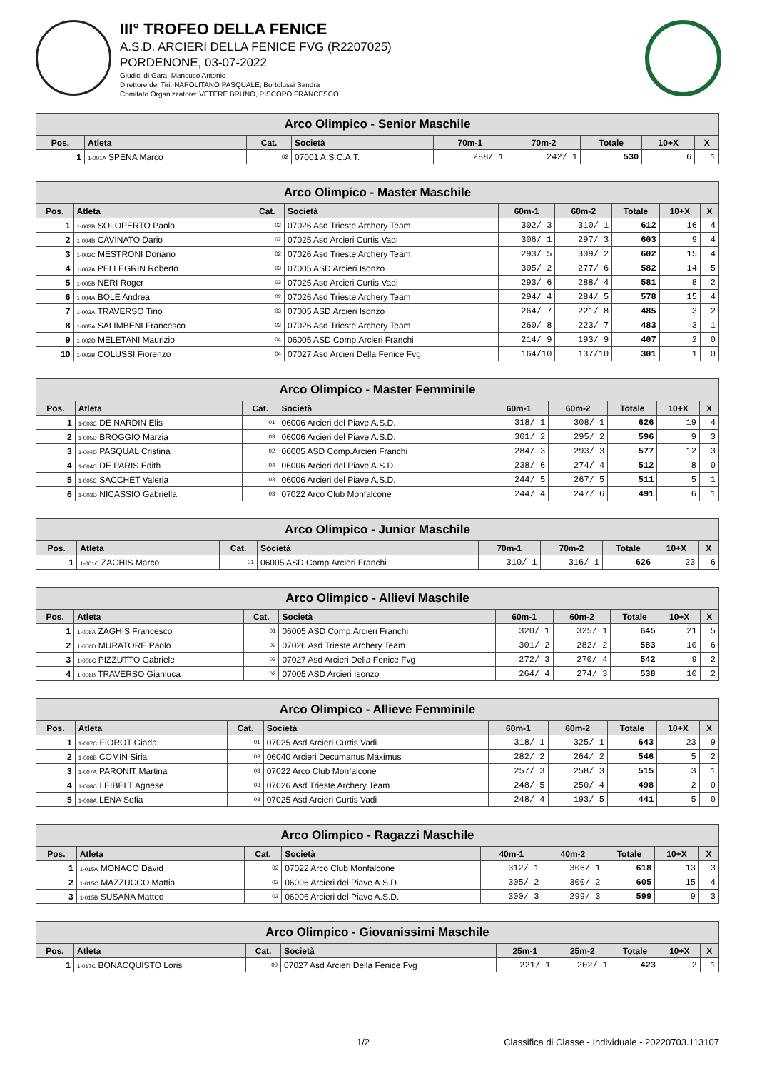III° TROFEO DELLA FENICE
A.S.D. ARCIERI DELLA FENICE FVG (R2207025)
PORDENONE, 03-07-2022
Giudici di Gara: Mancuso Antonio
Direttore dei Tiri: NAPOLITANO PASQUALE, Bortolussi Sandra
Comitato Organizzatore: VETERE BRUNO, PISCOPO FRANCESCO
| Arco Olimpico - Senior Maschile | | | | | | | | |
| --- | --- | --- | --- | --- | --- | --- | --- | --- |
| Pos. | Atleta | Cat. | Società | 70m-1 | 70m-2 | Totale | 10+X | X |
| 1 | 1-001A SPENA Marco | 02 | 07001 A.S.C.A.T. | 288/ 1 | 242/ 1 | 530 | 6 | 1 |
| Arco Olimpico - Master Maschile | | | | | | | | |
| --- | --- | --- | --- | --- | --- | --- | --- | --- |
| Pos. | Atleta | Cat. | Società | 60m-1 | 60m-2 | Totale | 10+X | X |
| 1 | 1-003B SOLOPERTO Paolo | 02 | 07026 Asd Trieste Archery Team | 302/ 3 | 310/ 1 | 612 | 16 | 4 |
| 2 | 1-004B CAVINATO Dario | 02 | 07025 Asd Arcieri Curtis Vadi | 306/ 1 | 297/ 3 | 603 | 9 | 4 |
| 3 | 1-002C MESTRONI Doriano | 02 | 07026 Asd Trieste Archery Team | 293/ 5 | 309/ 2 | 602 | 15 | 4 |
| 4 | 1-002A PELLEGRIN Roberto | 03 | 07005 ASD Arcieri Isonzo | 305/ 2 | 277/ 6 | 582 | 14 | 5 |
| 5 | 1-005B NERI Roger | 03 | 07025 Asd Arcieri Curtis Vadi | 293/ 6 | 288/ 4 | 581 | 8 | 2 |
| 6 | 1-004A BOLE Andrea | 02 | 07026 Asd Trieste Archery Team | 294/ 4 | 284/ 5 | 578 | 15 | 4 |
| 7 | 1-003A TRAVERSO Tino | 03 | 07005 ASD Arcieri Isonzo | 264/ 7 | 221/ 8 | 485 | 3 | 2 |
| 8 | 1-005A SALIMBENI Francesco | 03 | 07026 Asd Trieste Archery Team | 260/ 8 | 223/ 7 | 483 | 3 | 1 |
| 9 | 1-002D MELETANI Maurizio | 04 | 06005 ASD Comp.Arcieri Franchi | 214/ 9 | 193/ 9 | 407 | 2 | 0 |
| 10 | 1-002B COLUSSI Fiorenzo | 04 | 07027 Asd Arcieri Della Fenice Fvg | 164/10 | 137/10 | 301 | 1 | 0 |
| Arco Olimpico - Master Femminile | | | | | | | | |
| --- | --- | --- | --- | --- | --- | --- | --- | --- |
| Pos. | Atleta | Cat. | Società | 60m-1 | 60m-2 | Totale | 10+X | X |
| 1 | 1-003C DE NARDIN Elis | 01 | 06006 Arcieri del Piave A.S.D. | 318/ 1 | 308/ 1 | 626 | 19 | 4 |
| 2 | 1-005D BROGGIO Marzia | 03 | 06006 Arcieri del Piave A.S.D. | 301/ 2 | 295/ 2 | 596 | 9 | 3 |
| 3 | 1-004D PASQUAL Cristina | 02 | 06005 ASD Comp.Arcieri Franchi | 284/ 3 | 293/ 3 | 577 | 12 | 3 |
| 4 | 1-004C DE PARIS Edith | 04 | 06006 Arcieri del Piave A.S.D. | 238/ 6 | 274/ 4 | 512 | 8 | 0 |
| 5 | 1-005C SACCHET Valeria | 03 | 06006 Arcieri del Piave A.S.D. | 244/ 5 | 267/ 5 | 511 | 5 | 1 |
| 6 | 1-003D NICASSIO Gabriella | 03 | 07022 Arco Club Monfalcone | 244/ 4 | 247/ 6 | 491 | 6 | 1 |
| Arco Olimpico - Junior Maschile | | | | | | | | |
| --- | --- | --- | --- | --- | --- | --- | --- | --- |
| Pos. | Atleta | Cat. | Società | 70m-1 | 70m-2 | Totale | 10+X | X |
| 1 | 1-001C ZAGHIS Marco | 01 | 06005 ASD Comp.Arcieri Franchi | 310/ 1 | 316/ 1 | 626 | 23 | 6 |
| Arco Olimpico - Allievi Maschile | | | | | | | | |
| --- | --- | --- | --- | --- | --- | --- | --- | --- |
| Pos. | Atleta | Cat. | Società | 60m-1 | 60m-2 | Totale | 10+X | X |
| 1 | 1-006A ZAGHIS Francesco | 01 | 06005 ASD Comp.Arcieri Franchi | 320/ 1 | 325/ 1 | 645 | 21 | 5 |
| 2 | 1-006D MURATORE Paolo | 02 | 07026 Asd Trieste Archery Team | 301/ 2 | 282/ 2 | 583 | 10 | 6 |
| 3 | 1-006C PIZZUTTO Gabriele | 03 | 07027 Asd Arcieri Della Fenice Fvg | 272/ 3 | 270/ 4 | 542 | 9 | 2 |
| 4 | 1-006B TRAVERSO Gianluca | 02 | 07005 ASD Arcieri Isonzo | 264/ 4 | 274/ 3 | 538 | 10 | 2 |
| Arco Olimpico - Allieve Femminile | | | | | | | | |
| --- | --- | --- | --- | --- | --- | --- | --- | --- |
| Pos. | Atleta | Cat. | Società | 60m-1 | 60m-2 | Totale | 10+X | X |
| 1 | 1-007C FIOROT Giada | 01 | 07025 Asd Arcieri Curtis Vadi | 318/ 1 | 325/ 1 | 643 | 23 | 9 |
| 2 | 1-008B COMIN Siria | 03 | 06040 Arcieri Decumanus Maximus | 282/ 2 | 264/ 2 | 546 | 5 | 2 |
| 3 | 1-007A PARONIT Martina | 03 | 07022 Arco Club Monfalcone | 257/ 3 | 258/ 3 | 515 | 3 | 1 |
| 4 | 1-008C LEIBELT Agnese | 03 | 07026 Asd Trieste Archery Team | 248/ 5 | 250/ 4 | 498 | 2 | 0 |
| 5 | 1-008A LENA Sofia | 03 | 07025 Asd Arcieri Curtis Vadi | 248/ 4 | 193/ 5 | 441 | 5 | 0 |
| Arco Olimpico - Ragazzi Maschile | | | | | | | | |
| --- | --- | --- | --- | --- | --- | --- | --- | --- |
| Pos. | Atleta | Cat. | Società | 40m-1 | 40m-2 | Totale | 10+X | X |
| 1 | 1-015A MONACO David | 02 | 07022 Arco Club Monfalcone | 312/ 1 | 306/ 1 | 618 | 13 | 3 |
| 2 | 1-015C MAZZUCCO Mattia | 02 | 06006 Arcieri del Piave A.S.D. | 305/ 2 | 300/ 2 | 605 | 15 | 4 |
| 3 | 1-015B SUSANA Matteo | 02 | 06006 Arcieri del Piave A.S.D. | 300/ 3 | 299/ 3 | 599 | 9 | 3 |
| Arco Olimpico - Giovanissimi Maschile | | | | | | | | |
| --- | --- | --- | --- | --- | --- | --- | --- | --- |
| Pos. | Atleta | Cat. | Società | 25m-1 | 25m-2 | Totale | 10+X | X |
| 1 | 1-017C BONACQUISTO Loris | 00 | 07027 Asd Arcieri Della Fenice Fvg | 221/ 1 | 202/ 1 | 423 | 2 | 1 |
1/2 Classifica di Classe - Individuale - 20220703.113107